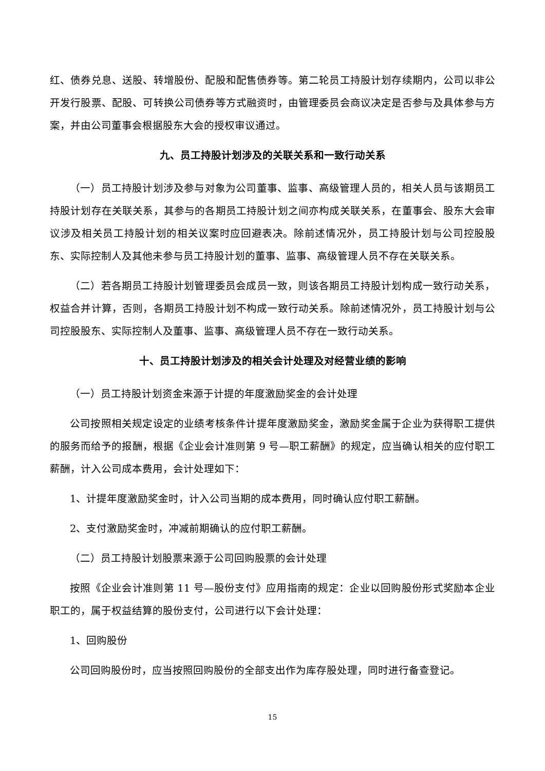红、债券兑息、送股、转增股份、配股和配售债券等。第二轮员工持股计划存续期内，公司以非公开发行股票、配股、可转换公司债券等方式融资时，由管理委员会商议决定是否参与及具体参与方案，并由公司董事会根据股东大会的授权审议通过。
九、员工持股计划涉及的关联关系和一致行动关系
（一）员工持股计划涉及参与对象为公司董事、监事、高级管理人员的，相关人员与该期员工持股计划存在关联关系，其参与的各期员工持股计划之间亦构成关联关系，在董事会、股东大会审议涉及相关员工持股计划的相关议案时应回避表决。除前述情况外，员工持股计划与公司控股股东、实际控制人及其他未参与员工持股计划的董事、监事、高级管理人员不存在关联关系。
（二）若各期员工持股计划管理委员会成员一致，则该各期员工持股计划构成一致行动关系，权益合并计算，否则，各期员工持股计划不构成一致行动关系。除前述情况外，员工持股计划与公司控股股东、实际控制人及董事、监事、高级管理人员不存在一致行动关系。
十、员工持股计划涉及的相关会计处理及对经营业绩的影响
（一）员工持股计划资金来源于计提的年度激励奖金的会计处理
公司按照相关规定设定的业绩考核条件计提年度激励奖金，激励奖金属于企业为获得职工提供的服务而给予的报酬，根据《企业会计准则第 9 号—职工薪酬》的规定，应当确认相关的应付职工薪酬，计入公司成本费用，会计处理如下：
1、计提年度激励奖金时，计入公司当期的成本费用，同时确认应付职工薪酬。
2、支付激励奖金时，冲减前期确认的应付职工薪酬。
（二）员工持股计划股票来源于公司回购股票的会计处理
按照《企业会计准则第 11 号—股份支付》应用指南的规定：企业以回购股份形式奖励本企业职工的，属于权益结算的股份支付，公司进行以下会计处理：
1、回购股份
公司回购股份时，应当按照回购股份的全部支出作为库存股处理，同时进行备查登记。
15